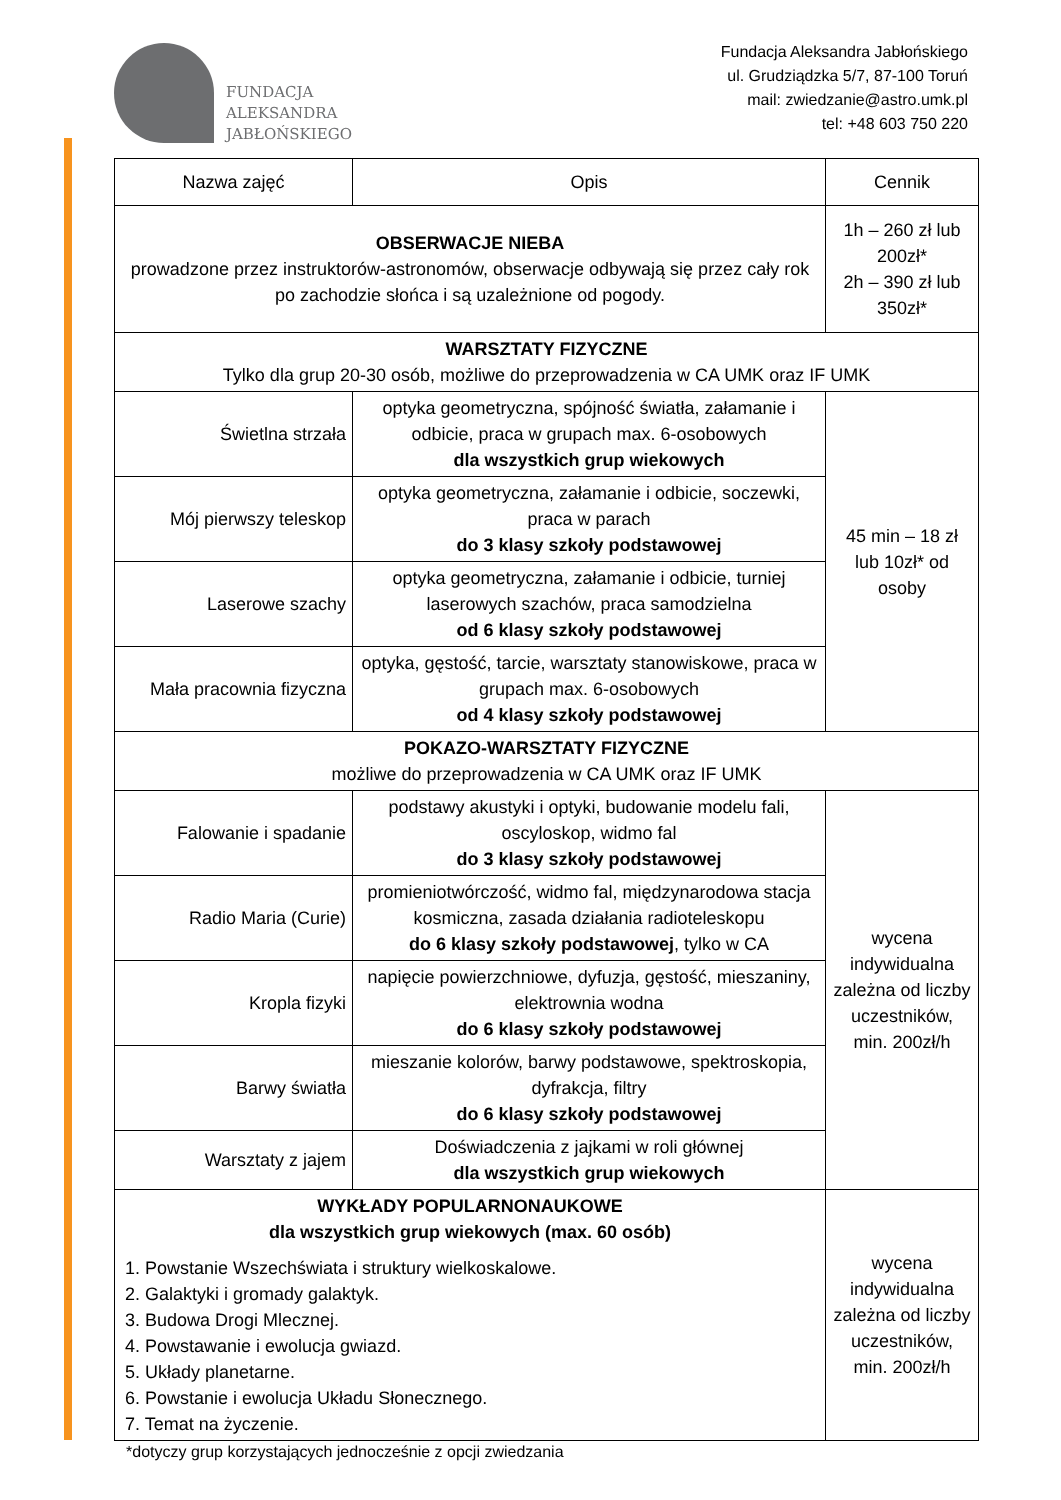FUNDACJA
ALEKSANDRA
JABŁOŃSKIEGO
Fundacja Aleksandra Jabłońskiego
ul. Grudziądzka 5/7, 87-100 Toruń
mail: zwiedzanie@astro.umk.pl
tel: +48 603 750 220
| Nazwa zajęć | Opis | Cennik |
| --- | --- | --- |
| OBSERWACJE NIEBA prowadzone przez instruktorów-astronomów, obserwacje odbywają się przez cały rok po zachodzie słońca i są uzależnione od pogody. | | 1h – 260 zł lub 200zł* 2h – 390 zł lub 350zł* |
| WARSZTATY FIZYCZNE Tylko dla grup 20-30 osób, możliwe do przeprowadzenia w CA UMK oraz IF UMK | | |
| Świetlna strzała | optyka geometryczna, spójność światła, załamanie i odbicie, praca w grupach max. 6-osobowych dla wszystkich grup wiekowych | 45 min – 18 zł lub 10zł* od osoby |
| Mój pierwszy teleskop | optyka geometryczna, załamanie i odbicie, soczewki, praca w parach do 3 klasy szkoły podstawowej | |
| Laserowe szachy | optyka geometryczna, załamanie i odbicie, turniej laserowych szachów, praca samodzielna od 6 klasy szkoły podstawowej | |
| Mała pracownia fizyczna | optyka, gęstość, tarcie, warsztaty stanowiskowe, praca w grupach max. 6-osobowych od 4 klasy szkoły podstawowej | |
| POKAZO-WARSZTATY FIZYCZNE możliwe do przeprowadzenia w CA UMK oraz IF UMK | | |
| Falowanie i spadanie | podstawy akustyki i optyki, budowanie modelu fali, oscyloskop, widmo fal do 3 klasy szkoły podstawowej | wycena indywidualna zależna od liczby uczestników, min. 200zł/h |
| Radio Maria (Curie) | promieniotwórczość, widmo fal, międzynarodowa stacja kosmiczna, zasada działania radioteleskopu do 6 klasy szkoły podstawowej , tylko w CA | |
| Kropla fizyki | napięcie powierzchniowe, dyfuzja, gęstość, mieszaniny, elektrownia wodna do 6 klasy szkoły podstawowej | |
| Barwy światła | mieszanie kolorów, barwy podstawowe, spektroskopia, dyfrakcja, filtry do 6 klasy szkoły podstawowej | |
| Warsztaty z jajem | Doświadczenia z jajkami w roli głównej dla wszystkich grup wiekowych | |
| WYKŁADY POPULARNONAUKOWE dla wszystkich grup wiekowych (max. 60 osób) 1. Powstanie Wszechświata i struktury wielkoskalowe. 2. Galaktyki i gromady galaktyk. 3. Budowa Drogi Mlecznej. 4. Powstawanie i ewolucja gwiazd. 5. Układy planetarne. 6. Powstanie i ewolucja Układu Słonecznego. 7. Temat na życzenie. | | wycena indywidualna zależna od liczby uczestników, min. 200zł/h |
*dotyczy grup korzystających jednocześnie z opcji zwiedzania